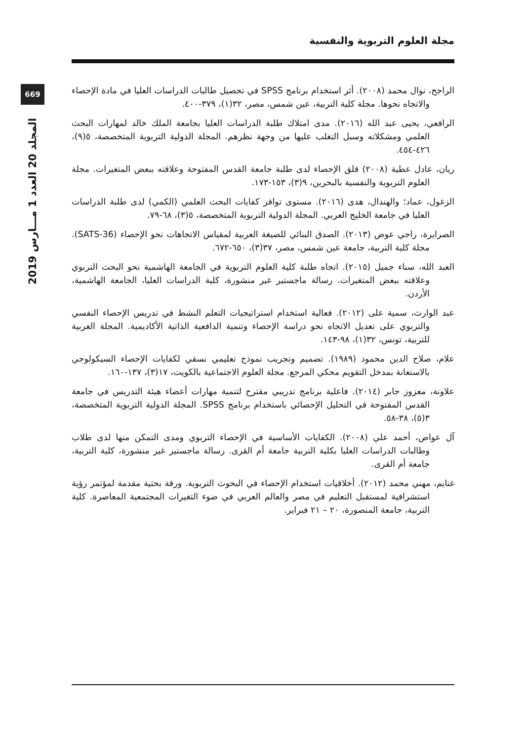مجلة العلوم التربوية والنفسية
669
المجلد 20 العدد 1 مـــارس 2019
الراجح، نوال محمد (٢٠٠٨). أثر استخدام برنامج SPSS في تحصيل طالبات الدراسات العليا في مادة الإحصاء والاتجاه نحوها. مجلة كلية التربية، عين شمس، مصر، ٣٢(١)، ٣٧٩-٤٠٠.
الرافعي، يحيى عبد الله (٢٠١٦). مدى امتلاك طلبة الدراسات العليا بجامعة الملك خالد لمهارات البحث العلمي ومشكلاته وسبل التغلب عليها من وجهة نظرهم. المجلة الدولية التربوية المتخصصة، ٥(٩)، ٤٢٦-٤٥٤.
ريان، عادل عطية (٢٠٠٨) قلق الإحصاء لدى طلبة جامعة القدس المفتوحة وعلاقته ببعض المتغيرات. مجلة العلوم التربوية والنفسية بالبحرين، ٩(٣)، ١٥٣-١٧٣.
الزغول، عماد؛ والهندال، هدى (٢٠١٦). مستوى توافر كفايات البحث العلمي (الكمي) لدى طلبة الدراسات العليا في جامعة الخليج العربي. المجلة الدولية التربوية المتخصصة، ٥(٣)، ٦٨-٧٩.
الصرايرة، راجي عوض (٢٠١٣). الصدق البنائي للصيغة العربية لمقياس الاتجاهات نحو الإحصاء (SATS-36). مجلة كلية التربية، جامعة عين شمس، مصر، ٣٧(٣)، ٦٥٠-٦٧٢.
العبد الله، سناء جميل (٢٠١٥). اتجاه طلبة كلية العلوم التربوية في الجامعة الهاشمية نحو البحث التربوي وعلاقته ببعض المتغيرات. رسالة ماجستير غير منشورة، كلية الدراسات العليا، الجامعة الهاشمية، الأردن.
عبد الوارث، سمية على (٢٠١٢). فعالية استخدام استراتيجيات التعلم النشط في تدريس الإحصاء النفسي والتربوي على تعديل الاتجاه نحو دراسة الإحصاء وتنمية الدافعية الذاتية الأكاديمية. المجلة العربية للتربية، تونس، ٣٢(١)، ٩٨-١٤٣.
علام، صلاح الدين محمود (١٩٨٩). تصميم وتجريب نموذج تعليمي نسقي لكفايات الإحصاء السيكولوجي بالاستعانة بمدخل التقويم محكي المرجع. مجلة العلوم الاجتماعية بالكويت، ١٧(٣)، ١٣٧-١٦٠.
علاونة، معزوز جابر (٢٠١٤). فاعلية برنامج تدريبي مقترح لتنمية مهارات أعضاء هيئة التدريس في جامعة القدس المفتوحة في التحليل الإحصائي باستخدام برنامج SPSS. المجلة الدولية التربوية المتخصصة، ٣(٥)، ٣٨-٥٨.
آل عواض، أحمد علي (٢٠٠٨). الكفايات الأساسية في الإحصاء التربوي ومدى التمكن منها لدى طلاب وطالبات الدراسات العليا بكلية التربية جامعة أم القرى. رسالة ماجستير غير منشورة، كلية التربية، جامعة أم القرى.
غنايم، مهني محمد (٢٠١٢). أخلاقيات استخدام الإحصاء في البحوث التربوية. ورقة بحثية مقدمة لمؤتمر رؤية استشرافية لمستقبل التعليم في مصر والعالم العربي في ضوء التغيرات المجتمعية المعاصرة. كلية التربية، جامعة المنصورة، ٢٠ – ٢١ فبراير.